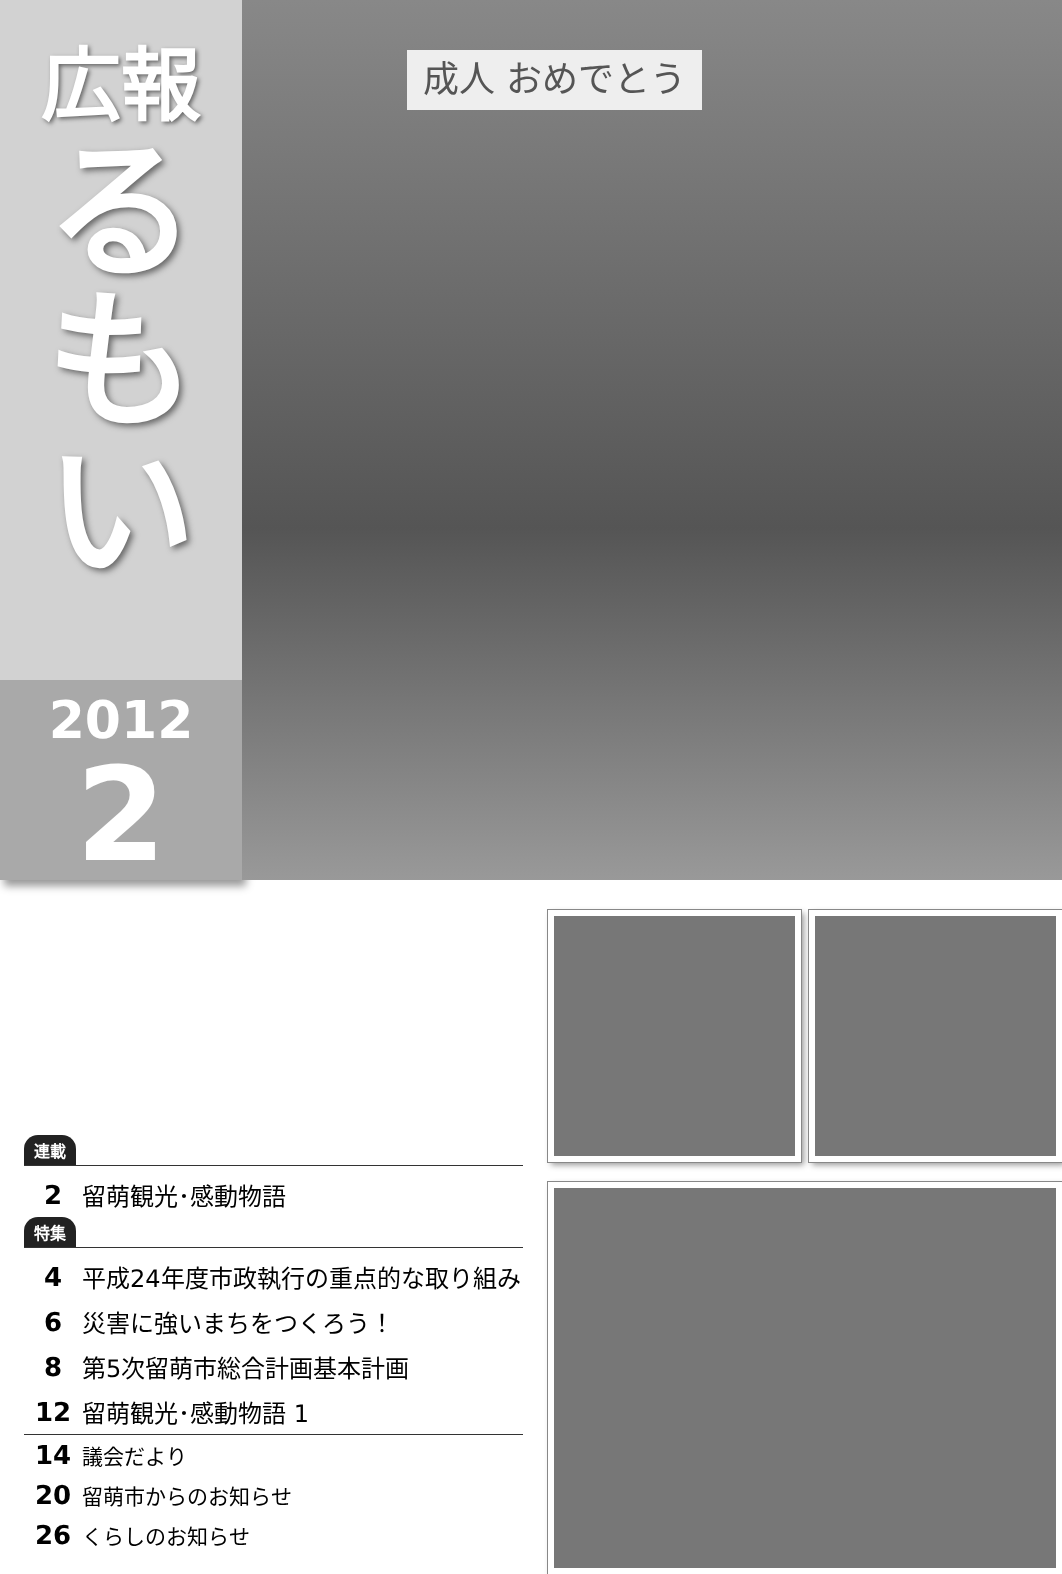広報
る
も
い
2012
2
成人 おめでとう
連載
2 留萌観光･感動物語
特集
4 平成24年度市政執行の重点的な取り組み
6 災害に強いまちをつくろう！
8 第5次留萌市総合計画基本計画
12 留萌観光･感動物語 1
14 議会だより
20 留萌市からのお知らせ
26 くらしのお知らせ